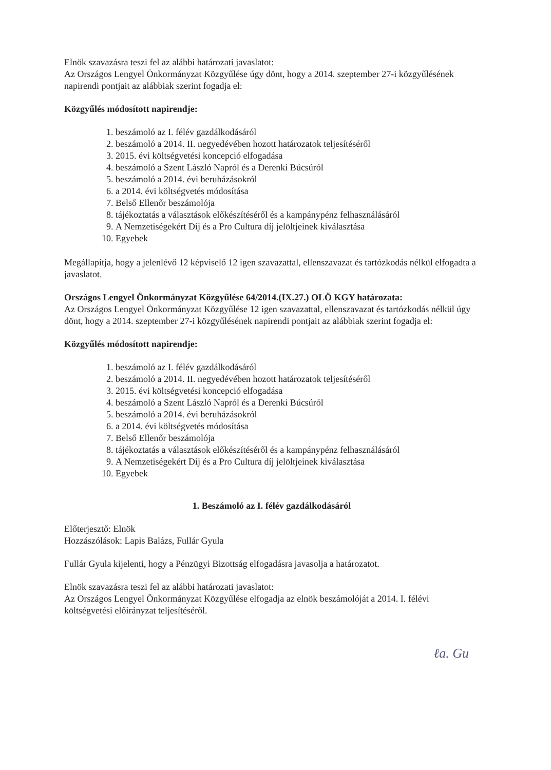Elnök szavazásra teszi fel az alábbi határozati javaslatot:
Az Országos Lengyel Önkormányzat Közgyűlése úgy dönt, hogy a 2014. szeptember 27-i közgyűlésének napirendi pontjait az alábbiak szerint fogadja el:
Közgyűlés módosított napirendje:
1. beszámoló az I. félév gazdálkodásáról
2. beszámoló a 2014. II. negyedévében hozott határozatok teljesítéséről
3. 2015. évi költségvetési koncepció elfogadása
4. beszámoló a Szent László Napról és a Derenki Búcsúról
5. beszámoló a 2014. évi beruházásokról
6. a 2014. évi költségvetés módosítása
7. Belső Ellenőr beszámolója
8. tájékoztatás a választások előkészítéséről és a kampánypénz felhasználásáról
9. A Nemzetiségekért Díj és a Pro Cultura díj jelöltjeinek kiválasztása
10. Egyebek
Megállapítja, hogy a jelenlévő 12 képviselő 12 igen szavazattal, ellenszavazat és tartózkodás nélkül elfogadta a javaslatot.
Országos Lengyel Önkormányzat Közgyűlése 64/2014.(IX.27.) OLÖ KGY határozata:
Az Országos Lengyel Önkormányzat Közgyűlése 12 igen szavazattal, ellenszavazat és tartózkodás nélkül úgy dönt, hogy a 2014. szeptember 27-i közgyűlésének napirendi pontjait az alábbiak szerint fogadja el:
Közgyűlés módosított napirendje:
1. beszámoló az I. félév gazdálkodásáról
2. beszámoló a 2014. II. negyedévében hozott határozatok teljesítéséről
3. 2015. évi költségvetési koncepció elfogadása
4. beszámoló a Szent László Napról és a Derenki Búcsúról
5. beszámoló a 2014. évi beruházásokról
6. a 2014. évi költségvetés módosítása
7. Belső Ellenőr beszámolója
8. tájékoztatás a választások előkészítéséről és a kampánypénz felhasználásáról
9. A Nemzetiségekért Díj és a Pro Cultura díj jelöltjeinek kiválasztása
10. Egyebek
1. Beszámoló az I. félév gazdálkodásáról
Előterjesztő: Elnök
Hozzászólások: Lapis Balázs, Fullár Gyula
Fullár Gyula kijelenti, hogy a Pénzügyi Bizottság elfogadásra javasolja a határozatot.
Elnök szavazásra teszi fel az alábbi határozati javaslatot:
Az Országos Lengyel Önkormányzat Közgyűlése elfogadja az elnök beszámolóját a 2014. I. félévi költségvetési előirányzat teljesítéséről.
ℓa. Gu